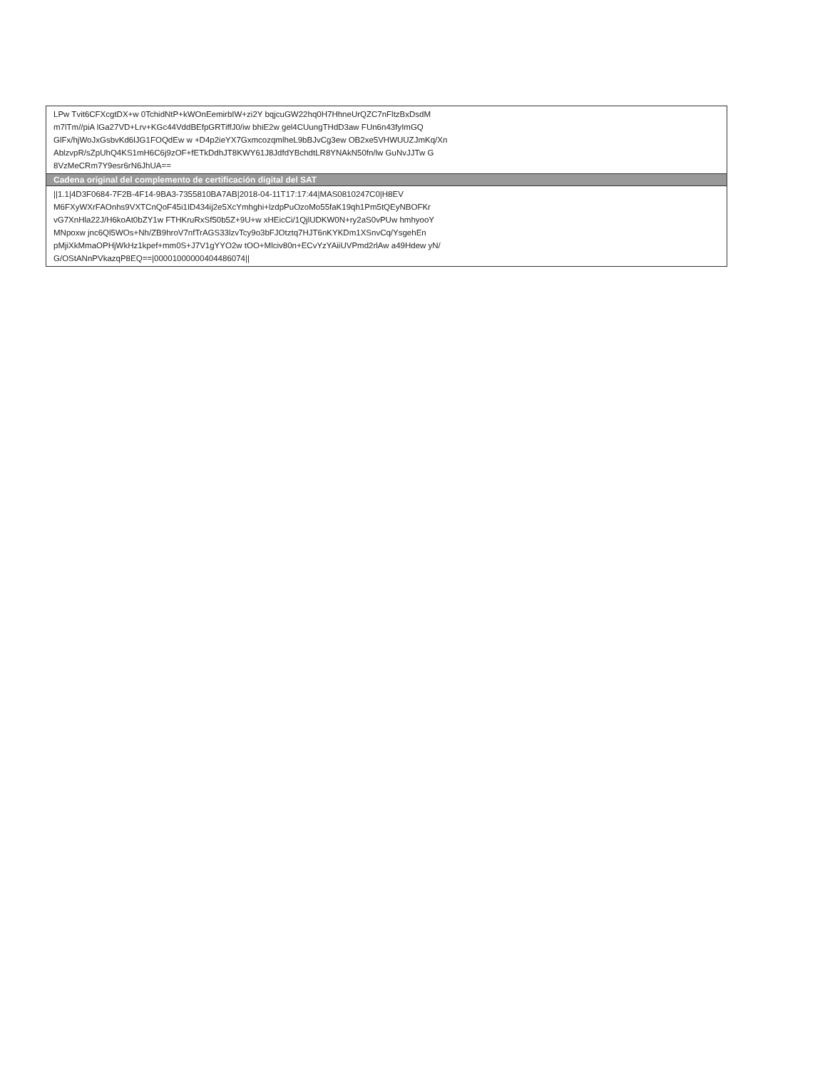| LPw Tvit6CFXcgtDX+w 0TchidNtP+kWOnEemirbIW+zi2Y bqjcuGW22hq0H7HhneUrQZC7nFltzBxDsdM m7lTm//piA lGa27VD+Lrv+KGc44VddBEfpGRTiffJ0/iw bhiE2w gel4CUungTHdD3aw FUn6n43fyImGQ GlFx/hjWoJxGsbvKd6lJG1FOQdEw w +D4p2ieYX7GxmcozqmlheL9bBJvCg3ew OB2xe5VHWUUZJmKq/Xn AblzvpR/sZpUhQ4KS1mH6C6j9zOF+fETkDdhJT8KWY61J8JdfdYBchdtLR8YNAkN50fn/lw GuNvJJTw G 8VzMeCRm7Y9esr6rN6JhUA== |
| Cadena original del complemento de certificación digital del SAT |
| //1.1/4D3F0684-7F2B-4F14-9BA3-7355810BA7AB/2018-04-11T17:17:44/MAS0810247C0/H8EV M6FXyWXrFAOnhs9VXTCnQoF45i1ID434ij2e5XcYmhghi+lzdpPuOzoMo55faK19qh1Pm5tQEyNBOFKr vG7XnHla22J/H6koAt0bZY1w FTHKruRxSf50b5Z+9U+w xHEicCi/1QjlUDKW0N+ry2aS0vPUw hmhyooY MNpoxw jnc6Ql5WOs+Nh/ZB9hroV7nfTrAGS33lzvTcy9o3bFJOtztq7HJT6nKYKDm1XSnvCq/YsgehEn pMjiXkMmaOPHjWkHz1kpef+mm0S+J7V1gYYO2w tOO+Mlciv80n+ECvYzYAiiUVPmd2rlAw a49Hdew yN/ G/OStANnPVkazqP8EQ==/00001000000404486074// |